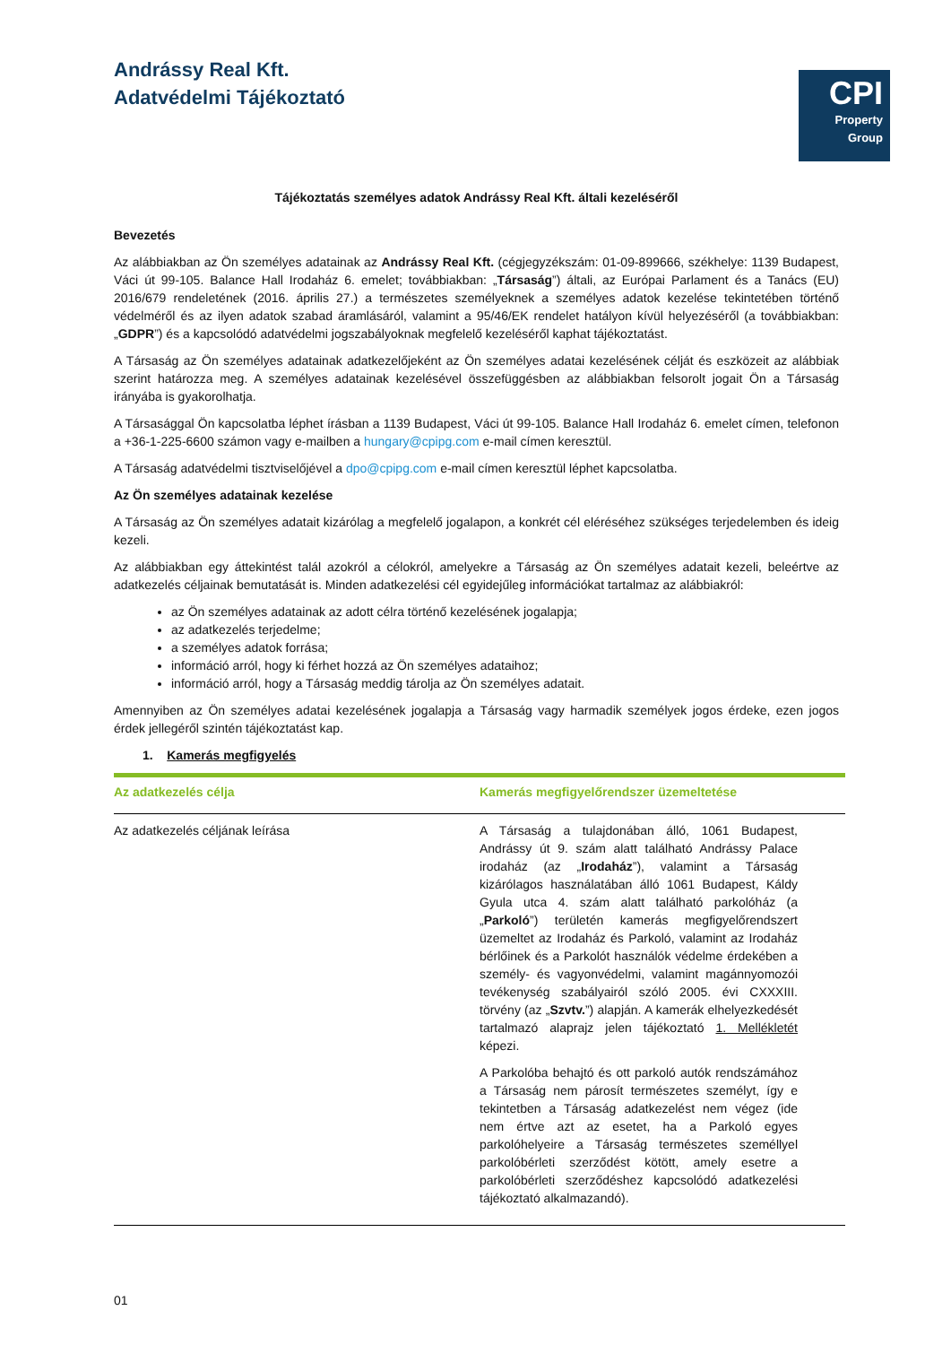Andrássy Real Kft.
Adatvédelmi Tájékoztató
CPI
Property
Group
Tájékoztatás személyes adatok Andrássy Real Kft. általi kezeléséről
Bevezetés
Az alábbiakban az Ön személyes adatainak az Andrássy Real Kft. (cégjegyzékszám: 01-09-899666, székhelye: 1139 Budapest, Váci út 99-105. Balance Hall Irodaház 6. emelet; továbbiakban: „Társaság”) általi, az Európai Parlament és a Tanács (EU) 2016/679 rendeletének (2016. április 27.) a természetes személyeknek a személyes adatok kezelése tekintetében történő védelméről és az ilyen adatok szabad áramlásáról, valamint a 95/46/EK rendelet hatályon kívül helyezéséről (a továbbiakban: „GDPR”) és a kapcsolódó adatvédelmi jogszabályoknak megfelelő kezeléséről kaphat tájékoztatást.
A Társaság az Ön személyes adatainak adatkezelőjeként az Ön személyes adatai kezelésének célját és eszközeit az alábbiak szerint határozza meg. A személyes adatainak kezelésével összefüggésben az alábbiakban felsorolt jogait Ön a Társaság irányába is gyakorolhatja.
A Társasággal Ön kapcsolatba léphet írásban a 1139 Budapest, Váci út 99-105. Balance Hall Irodaház 6. emelet címen, telefonon a +36-1-225-6600 számon vagy e-mailben a hungary@cpipg.com e-mail címen keresztül.
A Társaság adatvédelmi tisztviselőjével a dpo@cpipg.com e-mail címen keresztül léphet kapcsolatba.
Az Ön személyes adatainak kezelése
A Társaság az Ön személyes adatait kizárólag a megfelelő jogalapon, a konkrét cél eléréséhez szükséges terjedelemben és ideig kezeli.
Az alábbiakban egy áttekintést talál azokról a célokról, amelyekre a Társaság az Ön személyes adatait kezeli, beleértve az adatkezelés céljainak bemutatását is. Minden adatkezelési cél egyidejűleg információkat tartalmaz az alábbiakról:
az Ön személyes adatainak az adott célra történő kezelésének jogalapja;
az adatkezelés terjedelme;
a személyes adatok forrása;
információ arról, hogy ki férhet hozzá az Ön személyes adataihoz;
információ arról, hogy a Társaság meddig tárolja az Ön személyes adatait.
Amennyiben az Ön személyes adatai kezelésének jogalapja a Társaság vagy harmadik személyek jogos érdeke, ezen jogos érdek jellegéről szintén tájékoztatást kap.
1. Kamerás megfigyelés
| Az adatkezelés célja | Kamerás megfigyelőrendszer üzemeltetése |
| --- | --- |
| Az adatkezelés céljának leírása | A Társaság a tulajdonában álló, 1061 Budapest, Andrássy út 9. szám alatt található Andrássy Palace irodaház (az „ Irodaház ”), valamint a Társaság kizárólagos használatában álló 1061 Budapest, Káldy Gyula utca 4. szám alatt található parkolóház (a „ Parkoló ”) területén kamerás megfigyelőrendszert üzemeltet az Irodaház és Parkoló, valamint az Irodaház bérlőinek és a Parkolót használók védelme érdekében a személy- és vagyonvédelmi, valamint magánnyomozói tevékenység szabályairól szóló 2005. évi CXXXIII. törvény (az „ Szvtv. ”) alapján. A kamerák elhelyezkedését tartalmazó alaprajz jelen tájékoztató 1. Mellékletét képezi. A Parkolóba behajtó és ott parkoló autók rendszámához a Társaság nem párosít természetes személyt, így e tekintetben a Társaság adatkezelést nem végez (ide nem értve azt az esetet, ha a Parkoló egyes parkolóhelyeire a Társaság természetes személlyel parkolóbérleti szerződést kötött, amely esetre a parkolóbérleti szerződéshez kapcsolódó adatkezelési tájékoztató alkalmazandó). |
01